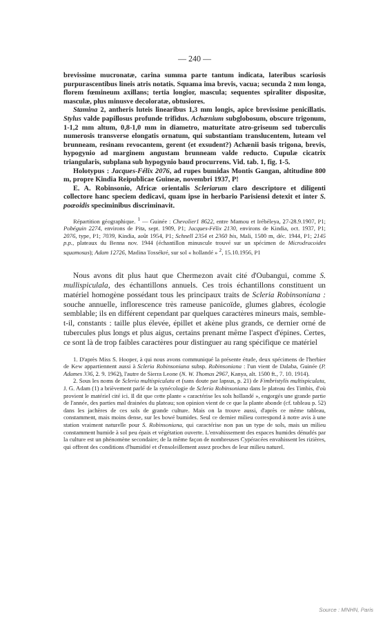— 240 —
brevissime mucronatæ, carina summa parte tantum indicata, lateribus scariosis purpurascentibus lineis atris notatis. Squama ima brevis, vacua; secunda 2 mm longa, florem fœmineum axillans; tertia longior, mascula; sequentes spiraliter dispositæ, masculæ, plus minusve decoloratæ, obtusiores.
Stamina 2, antheris luteis linearibus 1,3 mm longis, apice brevissime penicillatis. Stylus valde papillosus profunde trifidus. Achænium subglobosum, obscure trigonum, 1-1,2 mm altum, 0,8-1,0 mm in diametro, maturitate atro-griseum sed tuberculis numerosis transverse elongatis ornatum, qui substantiam translucentem, luteam vel brunneam, resinam revocantem, gerent (et exsudent?) Achænii basis trigona, brevis, hypogynio ad marginem angustam brunneam valde reducto. Cupulæ cicatrix triangularis, subplana sub hypogynio baud procurrens. Vid. tab. 1, fig. 1-5.
Holotypus : Jacques-Félix 2076, ad rupes bumidas Montis Gangan, altitudine 800 m, propre Kindia Reipublicae Guineæ, novembri 1937, P!
E. A. Robinsonio, Africæ orientalis Scleriarum claro descriptore et diligenti collectore hanc speciem dedicavi, quam ipse in herbario Parisiensi detexit et inter S. poæoidis speciminibus discriminavit.
Répartition géographique. <sup>1</sup> — Guinée : Chevalier1 8622, entre Mamou et Irébéleya, 27-28.9.1907, P1; Pobéguin 2274, environs de Pita, sept. 1909, P1; Jacques-Félix 2130, environs de Kindia, oct. 1937, P1; 2076, type, P1; 7039, Kindia, août 1954, P1; Schnell 2354 et 2360 bis, Mali, 1500 m, déc. 1944, P1; 2145 p.p., plateaux du Benna nov. 1944 (échantillon minuscule trouvé sur un spécimen de Microdracoides squamosus); Adam 12726, Madina Tossékré, sur sol « hollandé » <sup>2</sup>, 15.10.1956, P1
Nous avons dit plus haut que Chermezon avait cité d'Oubangui, comme S. mullispiculala, des échantillons annuels. Ces trois échantillons constituent un matériel homogène possédant tous les principaux traits de Scleria Robinsoniana : souche annuelle, inflorescence très rameuse panicoïde, glumes glabres, écologie semblable; ils en différent cependant par quelques caractères mineurs mais, semble-t-il, constants : taille plus élevée, épillet et akène plus grands, ce dernier orné de tubercules plus longs et plus aigus, certains prenant même l'aspect d'épines. Certes, ce sont là de trop faibles caractères pour distinguer au rang spécifique ce matériel
1. D'après Miss S. Hooper, à qui nous avons communiqué la présente étude, deux spécimens de l'herbier de Kew appartiennent aussi à Scleria Robinsoniana subsp. Robinsoniana : l'un vient de Dalaba, Guinée (P. Adames 336, 2. 9. 1962), l'autre de Sierra Leone (N. W. Thomas 2967, Kanya, alt. 1500 ft., 7. 10. 1914).
2. Sous les noms de Scleria multispiculata et (sans doute par lapsus, p. 21) de Fimbristylis multispiculata, J. G. Adam (1) a brièvement parlé de la synécologie de Scleria Robinsoniana dans le plateau des Timbis, d'où provient le matériel cité ici. Il dit que cette plante « caractérise les sols hollandé », engorgés une grande partie de l'année, des parties mal drainées du plateau; son opinion vient de ce que la plante abonde (cf. tableau p. 52) dans les jachères de ces sols de grande culture. Mais on la trouve aussi, d'après ce même tableau, constamment, mais moins dense, sur les bowé bumides. Seul ce dernier milieu correspond à notre avis à une station vraiment naturelle pour S. Robinsoniana, qui caractérise non pas un type de sols, mais un milieu constamment humide à sol peu épais et végétation ouverte. L'envahissement des espaces humides dénudés par la culture est un phénomène secondaire; de la même façon de nombreuses Cypéracées envahissent les rizières, qui offrent des conditions d'humidité et d'ensoleillement assez proches de leur milieu naturel.
Source : MNHN, Paris